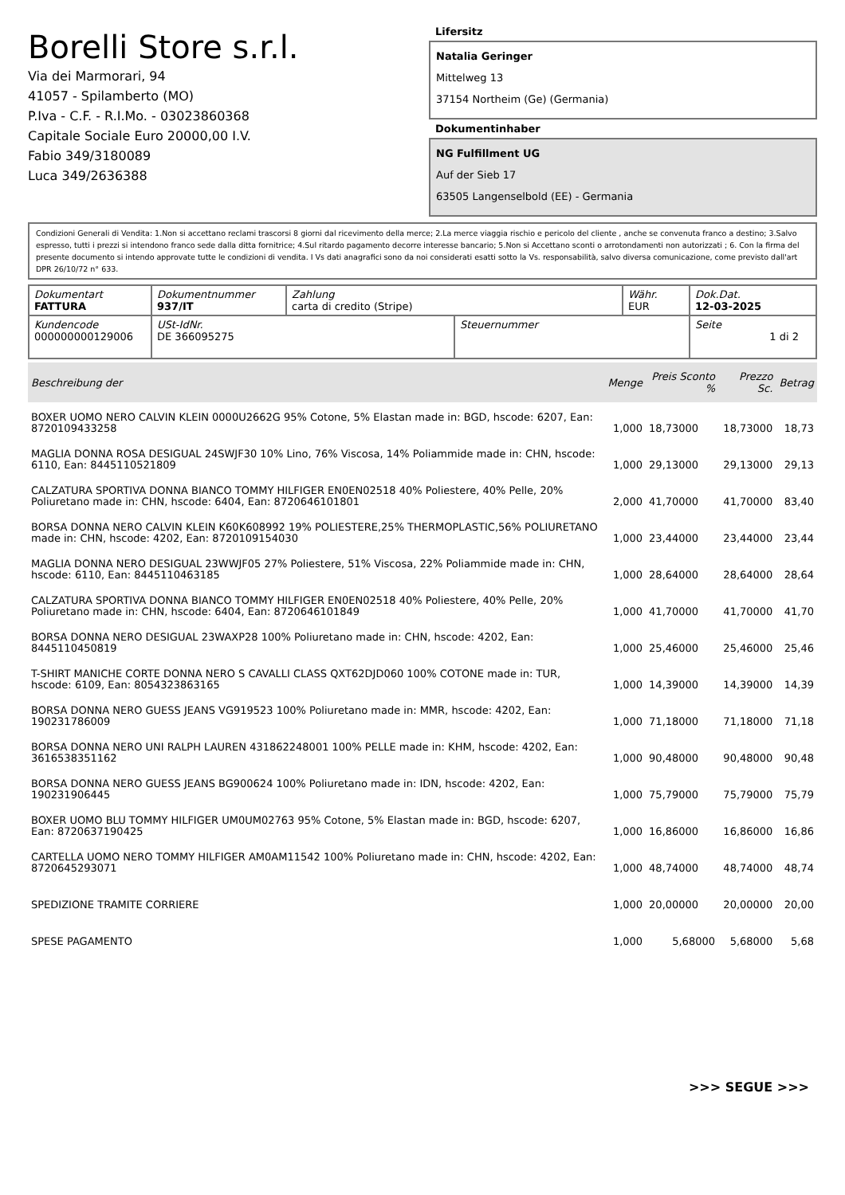Borelli Store s.r.l.
Via dei Marmorari, 94
41057 - Spilamberto (MO)
P.Iva - C.F. - R.I.Mo. - 03023860368
Capitale Sociale Euro 20000,00 I.V.
Fabio 349/3180089
Luca 349/2636388
Lifersitz
Natalia Geringer
Mittelweg 13
37154 Northeim (Ge) (Germania)
Dokumentinhaber
NG Fulfillment UG
Auf der Sieb 17
63505 Langenselbold (EE) - Germania
Condizioni Generali di Vendita: 1.Non si accettano reclami trascorsi 8 giorni dal ricevimento della merce; 2.La merce viaggia rischio e pericolo del cliente , anche se convenuta franco a destino; 3.Salvo espresso, tutti i prezzi si intendono franco sede dalla ditta fornitrice; 4.Sul ritardo pagamento decorre interesse bancario; 5.Non si Accettano sconti o arrotondamenti non autorizzati ; 6. Con la firma del presente documento si intendo approvate tutte le condizioni di vendita. I Vs dati anagrafici sono da noi considerati esatti sotto la Vs. responsabilità, salvo diversa comunicazione, come previsto dall'art DPR 26/10/72 n° 633.
| Dokumentart FATTURA | Dokumentnummer 937/IT | Zahlung carta di credito (Stripe) | | Währ. EUR | Dok.Dat. 12-03-2025 |
| Kundencode 000000000129006 | USt-IdNr. DE 366095275 | | Steuernummer | | Seite 1 di 2 |
| Beschreibung der | Menge | Preis Sconto % | Prezzo Sc. | Betrag |
| --- | --- | --- | --- | --- |
| BOXER UOMO NERO CALVIN KLEIN 0000U2662G 95% Cotone, 5% Elastan made in: BGD, hscode: 6207, Ean: 8720109433258 | 1,000 | 18,73000 | 18,73000 | 18,73 |
| MAGLIA DONNA ROSA DESIGUAL 24SWJF30 10% Lino, 76% Viscosa, 14% Poliammide made in: CHN, hscode: 6110, Ean: 8445110521809 | 1,000 | 29,13000 | 29,13000 | 29,13 |
| CALZATURA SPORTIVA DONNA BIANCO TOMMY HILFIGER EN0EN02518 40% Poliestere, 40% Pelle, 20% Poliuretano made in: CHN, hscode: 6404, Ean: 8720646101801 | 2,000 | 41,70000 | 41,70000 | 83,40 |
| BORSA DONNA NERO CALVIN KLEIN K60K608992 19% POLIESTERE,25% THERMOPLASTIC,56% POLIURETANO made in: CHN, hscode: 4202, Ean: 8720109154030 | 1,000 | 23,44000 | 23,44000 | 23,44 |
| MAGLIA DONNA NERO DESIGUAL 23WWJF05 27% Poliestere, 51% Viscosa, 22% Poliammide made in: CHN, hscode: 6110, Ean: 8445110463185 | 1,000 | 28,64000 | 28,64000 | 28,64 |
| CALZATURA SPORTIVA DONNA BIANCO TOMMY HILFIGER EN0EN02518 40% Poliestere, 40% Pelle, 20% Poliuretano made in: CHN, hscode: 6404, Ean: 8720646101849 | 1,000 | 41,70000 | 41,70000 | 41,70 |
| BORSA DONNA NERO DESIGUAL 23WAXP28 100% Poliuretano made in: CHN, hscode: 4202, Ean: 8445110450819 | 1,000 | 25,46000 | 25,46000 | 25,46 |
| T-SHIRT MANICHE CORTE DONNA NERO S CAVALLI CLASS QXT62DJD060 100% COTONE made in: TUR, hscode: 6109, Ean: 8054323863165 | 1,000 | 14,39000 | 14,39000 | 14,39 |
| BORSA DONNA NERO GUESS JEANS VG919523 100% Poliuretano made in: MMR, hscode: 4202, Ean: 190231786009 | 1,000 | 71,18000 | 71,18000 | 71,18 |
| BORSA DONNA NERO UNI RALPH LAUREN 431862248001 100% PELLE made in: KHM, hscode: 4202, Ean: 3616538351162 | 1,000 | 90,48000 | 90,48000 | 90,48 |
| BORSA DONNA NERO GUESS JEANS BG900624 100% Poliuretano made in: IDN, hscode: 4202, Ean: 190231906445 | 1,000 | 75,79000 | 75,79000 | 75,79 |
| BOXER UOMO BLU TOMMY HILFIGER UM0UM02763 95% Cotone, 5% Elastan made in: BGD, hscode: 6207, Ean: 8720637190425 | 1,000 | 16,86000 | 16,86000 | 16,86 |
| CARTELLA UOMO NERO TOMMY HILFIGER AM0AM11542 100% Poliuretano made in: CHN, hscode: 4202, Ean: 8720645293071 | 1,000 | 48,74000 | 48,74000 | 48,74 |
| SPEDIZIONE TRAMITE CORRIERE | 1,000 | 20,00000 | 20,00000 | 20,00 |
| SPESE PAGAMENTO | 1,000 | 5,68000 | 5,68000 | 5,68 |
>>> SEGUE >>>